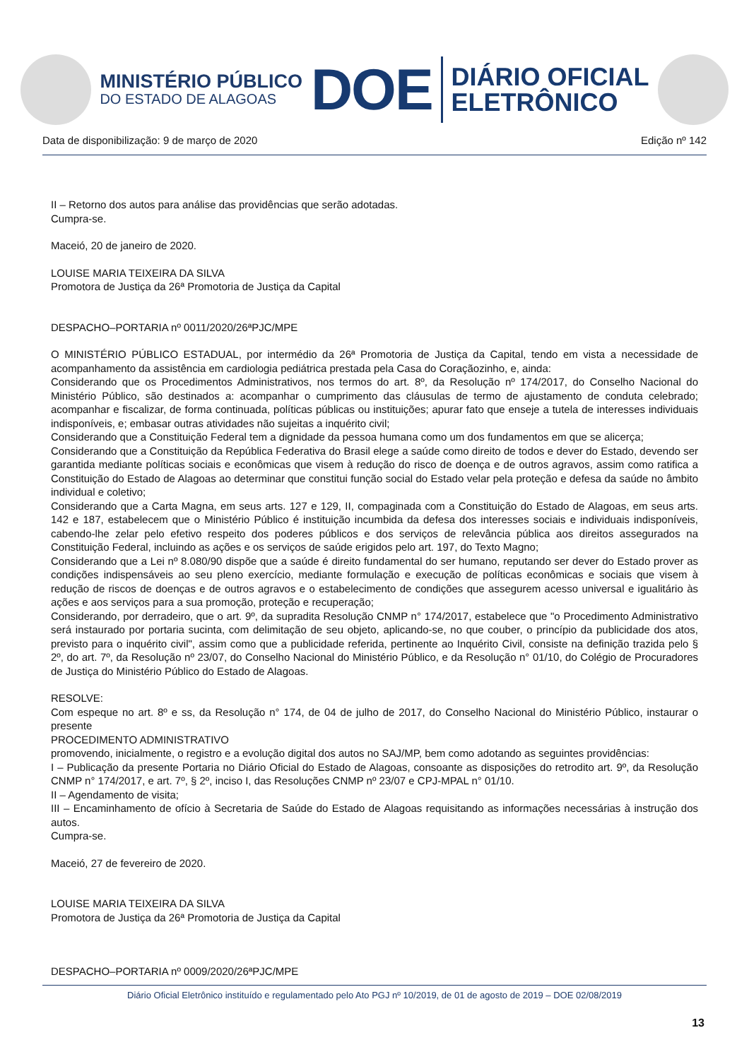MINISTÉRIO PÚBLICO
DO ESTADO DE ALAGOAS
DOE
DIÁRIO OFICIAL
ELETRÔNICO
Data de disponibilização: 9 de março de 2020 Edição nº 142
II – Retorno dos autos para análise das providências que serão adotadas.
Cumpra-se.
Maceió, 20 de janeiro de 2020.
LOUISE MARIA TEIXEIRA DA SILVA
Promotora de Justiça da 26ª Promotoria de Justiça da Capital
DESPACHO–PORTARIA nº 0011/2020/26ªPJC/MPE
O MINISTÉRIO PÚBLICO ESTADUAL, por intermédio da 26ª Promotoria de Justiça da Capital, tendo em vista a necessidade de acompanhamento da assistência em cardiologia pediátrica prestada pela Casa do Coraçãozinho, e, ainda:
Considerando que os Procedimentos Administrativos, nos termos do art. 8º, da Resolução nº 174/2017, do Conselho Nacional do Ministério Público, são destinados a: acompanhar o cumprimento das cláusulas de termo de ajustamento de conduta celebrado; acompanhar e fiscalizar, de forma continuada, políticas públicas ou instituições; apurar fato que enseje a tutela de interesses individuais indisponíveis, e; embasar outras atividades não sujeitas a inquérito civil;
Considerando que a Constituição Federal tem a dignidade da pessoa humana como um dos fundamentos em que se alicerça;
Considerando que a Constituição da República Federativa do Brasil elege a saúde como direito de todos e dever do Estado, devendo ser garantida mediante políticas sociais e econômicas que visem à redução do risco de doença e de outros agravos, assim como ratifica a Constituição do Estado de Alagoas ao determinar que constitui função social do Estado velar pela proteção e defesa da saúde no âmbito individual e coletivo;
Considerando que a Carta Magna, em seus arts. 127 e 129, II, compaginada com a Constituição do Estado de Alagoas, em seus arts. 142 e 187, estabelecem que o Ministério Público é instituição incumbida da defesa dos interesses sociais e individuais indisponíveis, cabendo-lhe zelar pelo efetivo respeito dos poderes públicos e dos serviços de relevância pública aos direitos assegurados na Constituição Federal, incluindo as ações e os serviços de saúde erigidos pelo art. 197, do Texto Magno;
Considerando que a Lei nº 8.080/90 dispõe que a saúde é direito fundamental do ser humano, reputando ser dever do Estado prover as condições indispensáveis ao seu pleno exercício, mediante formulação e execução de políticas econômicas e sociais que visem à redução de riscos de doenças e de outros agravos e o estabelecimento de condições que assegurem acesso universal e igualitário às ações e aos serviços para a sua promoção, proteção e recuperação;
Considerando, por derradeiro, que o art. 9º, da supradita Resolução CNMP n° 174/2017, estabelece que "o Procedimento Administrativo será instaurado por portaria sucinta, com delimitação de seu objeto, aplicando-se, no que couber, o princípio da publicidade dos atos, previsto para o inquérito civil", assim como que a publicidade referida, pertinente ao Inquérito Civil, consiste na definição trazida pelo § 2º, do art. 7º, da Resolução nº 23/07, do Conselho Nacional do Ministério Público, e da Resolução n° 01/10, do Colégio de Procuradores de Justiça do Ministério Público do Estado de Alagoas.
RESOLVE:
Com espeque no art. 8º e ss, da Resolução n° 174, de 04 de julho de 2017, do Conselho Nacional do Ministério Público, instaurar o presente
PROCEDIMENTO ADMINISTRATIVO
promovendo, inicialmente, o registro e a evolução digital dos autos no SAJ/MP, bem como adotando as seguintes providências:
I – Publicação da presente Portaria no Diário Oficial do Estado de Alagoas, consoante as disposições do retrodito art. 9º, da Resolução CNMP n° 174/2017, e art. 7º, § 2º, inciso I, das Resoluções CNMP nº 23/07 e CPJ-MPAL n° 01/10.
II – Agendamento de visita;
III – Encaminhamento de ofício à Secretaria de Saúde do Estado de Alagoas requisitando as informações necessárias à instrução dos autos.
Cumpra-se.
Maceió, 27 de fevereiro de 2020.
LOUISE MARIA TEIXEIRA DA SILVA
Promotora de Justiça da 26ª Promotoria de Justiça da Capital
DESPACHO–PORTARIA nº 0009/2020/26ªPJC/MPE
Diário Oficial Eletrônico instituído e regulamentado pelo Ato PGJ nº 10/2019, de 01 de agosto de 2019 – DOE 02/08/2019
13